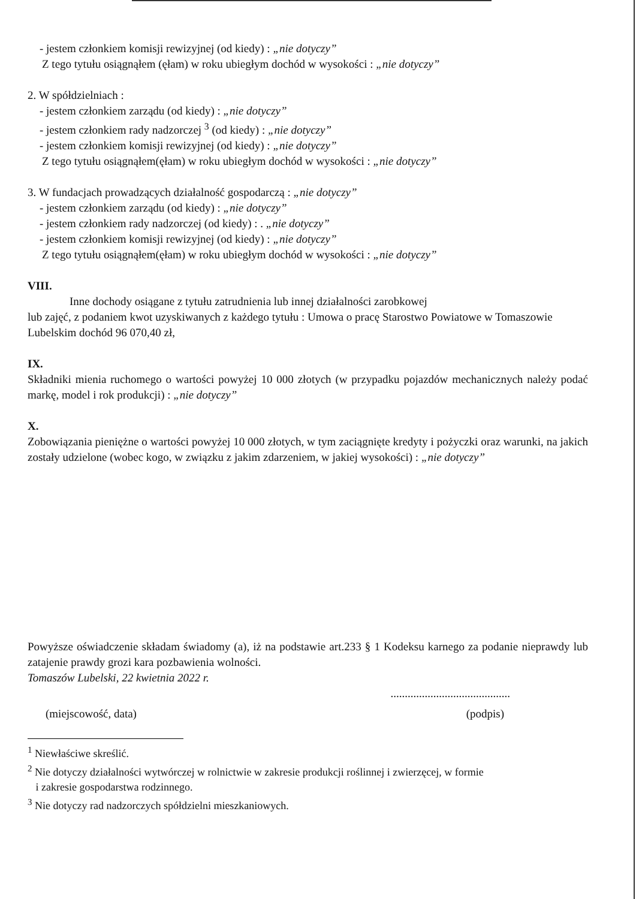- jestem członkiem komisji rewizyjnej (od kiedy) : „nie dotyczy”
Z tego tytułu osiągnąłem (ęłam) w roku ubiegłym dochód w wysokości : „nie dotyczy”
2. W spółdzielniach :
- jestem członkiem zarządu (od kiedy) : „nie dotyczy”
- jestem członkiem rady nadzorczej <sup>3</sup> (od kiedy) : „nie dotyczy”
- jestem członkiem komisji rewizyjnej (od kiedy) : „nie dotyczy”
Z tego tytułu osiągnąłem(ęłam) w roku ubiegłym dochód w wysokości : „nie dotyczy”
3. W fundacjach prowadzących działalność gospodarczą : „nie dotyczy”
- jestem członkiem zarządu (od kiedy) : „nie dotyczy”
- jestem członkiem rady nadzorczej (od kiedy) : . „nie dotyczy”
- jestem członkiem komisji rewizyjnej (od kiedy) : „nie dotyczy”
Z tego tytułu osiągnąłem(ęłam) w roku ubiegłym dochód w wysokości : „nie dotyczy”
VIII.
Inne dochody osiągane z tytułu zatrudnienia lub innej działalności zarobkowej
lub zajęć, z podaniem kwot uzyskiwanych z każdego tytułu : Umowa o pracę Starostwo Powiatowe w Tomaszowie Lubelskim dochód 96 070,40 zł,
IX.
Składniki mienia ruchomego o wartości powyżej 10 000 złotych (w przypadku pojazdów mechanicznych należy podać markę, model i rok produkcji) : „nie dotyczy”
X.
Zobowiązania pieniężne o wartości powyżej 10 000 złotych, w tym zaciągnięte kredyty i pożyczki oraz warunki, na jakich zostały udzielone (wobec kogo, w związku z jakim zdarzeniem, w jakiej wysokości) : „nie dotyczy”
Powyższe oświadczenie składam świadomy (a), iż na podstawie art.233 § 1 Kodeksu karnego za podanie nieprawdy lub zatajenie prawdy grozi kara pozbawienia wolności.
Tomaszów Lubelski, 22 kwietnia 2022 r.
..........................................
(miejscowość, data) (podpis)
<sup>1</sup> Niewłaściwe skreślić.
<sup>2</sup> Nie dotyczy działalności wytwórczej w rolnictwie w zakresie produkcji roślinnej i zwierzęcej, w formie
i zakresie gospodarstwa rodzinnego.
<sup>3</sup> Nie dotyczy rad nadzorczych spółdzielni mieszkaniowych.